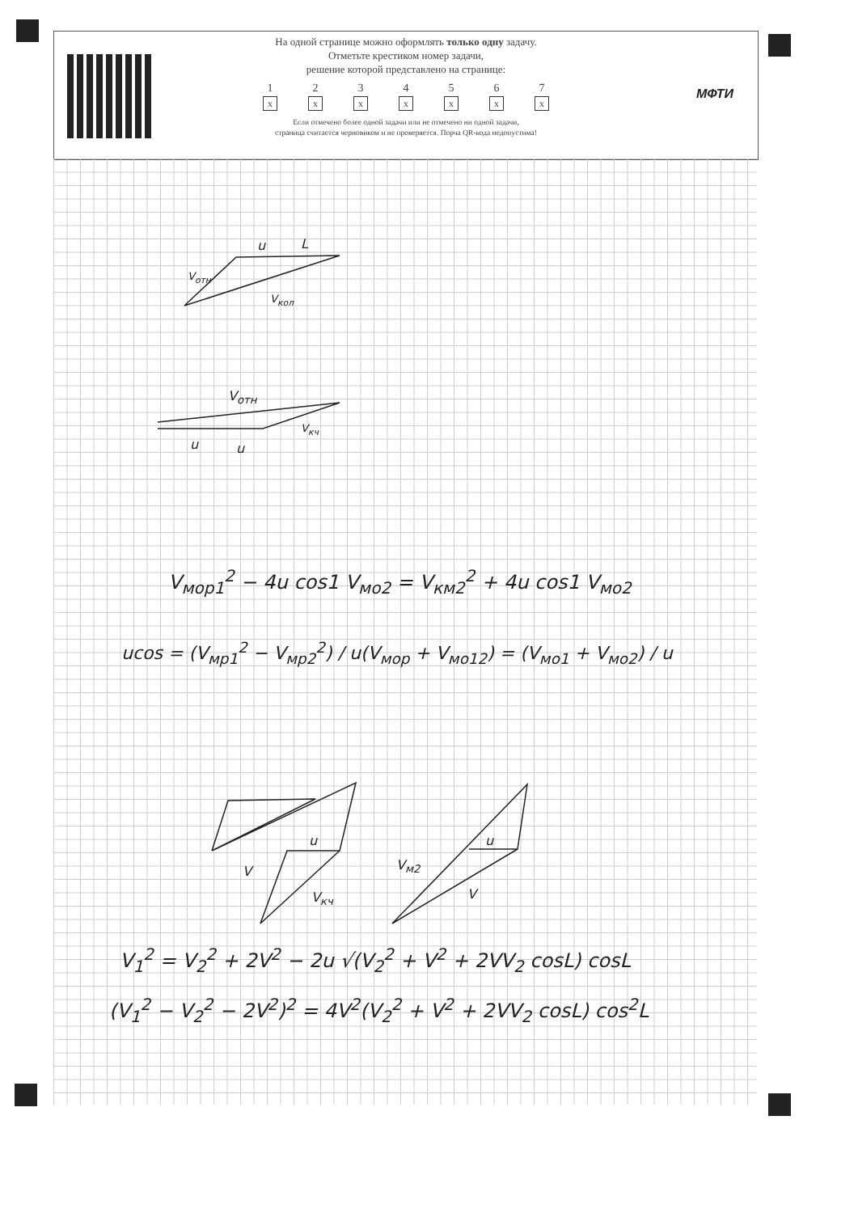МФТИ
На одной странице можно оформлять только одну задачу.
Отметьте крестиком номер задачи,
решение которой представлено на странице:
1
x
2
x
3
x
4
x
5
x
6
x
7
x
Если отмечено более одной задачи или не отмечено ни одной задачи,
страница считается черновиком и не проверяется. Порча QR-кода недопустима!
u L
V<sub>отн</sub>
V<sub>кол</sub>
V<sub>отн</sub>
u u
V<sub>кч</sub>
V<sub>мор1</sub><sup>2</sup> − 4u cos1 V<sub>мо2</sub> = V<sub>км2</sub><sup>2</sup> + 4u cos1 V<sub>мо2</sub>
ucos = (V<sub>мр1</sub><sup>2</sup> − V<sub>мр2</sub><sup>2</sup>) / u(V<sub>мор</sub> + V<sub>мо12</sub>) = (V<sub>мо1</sub> + V<sub>мо2</sub>) / u
u
V
V<sub>кч</sub>
u
V<sub>м2</sub>
V
V<sub>1</sub><sup>2</sup> = V<sub>2</sub><sup>2</sup> + 2V<sup>2</sup> − 2u √(V<sub>2</sub><sup>2</sup> + V<sup>2</sup> + 2VV<sub>2</sub> cosL) cosL
(V<sub>1</sub><sup>2</sup> − V<sub>2</sub><sup>2</sup> − 2V<sup>2</sup>)<sup>2</sup> = 4V<sup>2</sup>(V<sub>2</sub><sup>2</sup> + V<sup>2</sup> + 2VV<sub>2</sub> cosL) cos<sup>2</sup>L